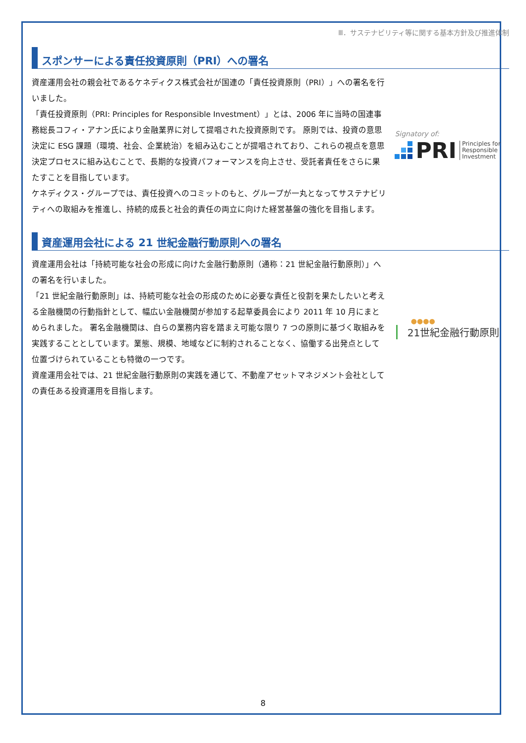Ⅲ．サステナビリティ等に関する基本方針及び推進体制
スポンサーによる責任投資原則（PRI）への署名
資産運用会社の親会社であるケネディクス株式会社が国連の「責任投資原則（PRI）」への署名を行いました。
「責任投資原則（PRI: Principles for Responsible Investment）」とは、2006 年に当時の国連事務総長コフィ・アナン氏により金融業界に対して提唱された投資原則です。 原則では、投資の意思決定に ESG 課題（環境、社会、企業統治）を組み込むことが提唱されており、これらの視点を意思決定プロセスに組み込むことで、長期的な投資パフォーマンスを向上させ、受託者責任をさらに果たすことを目指しています。
ケネディクス・グループでは、責任投資へのコミットのもと、グループが一丸となってサステナビリティへの取組みを推進し、持続的成長と社会的責任の両立に向けた経営基盤の強化を目指します。
Signatory of:
PRI Principles for
Responsible
Investment
資産運用会社による 21 世紀金融行動原則への署名
資産運用会社は「持続可能な社会の形成に向けた金融行動原則（通称：21 世紀金融行動原則）」への署名を行いました。
「21 世紀金融行動原則」は、持続可能な社会の形成のために必要な責任と役割を果たしたいと考える金融機関の行動指針として、幅広い金融機関が参加する起草委員会により 2011 年 10 月にまとめられました。 署名金融機関は、自らの業務内容を踏まえ可能な限り 7 つの原則に基づく取組みを実践することとしています。業態、規模、地域などに制約されることなく、協働する出発点として位置づけられていることも特徴の一つです。
資産運用会社では、21 世紀金融行動原則の実践を通じて、不動産アセットマネジメント会社としての責任ある投資運用を目指します。
●●●●
21世紀金融行動原則
8